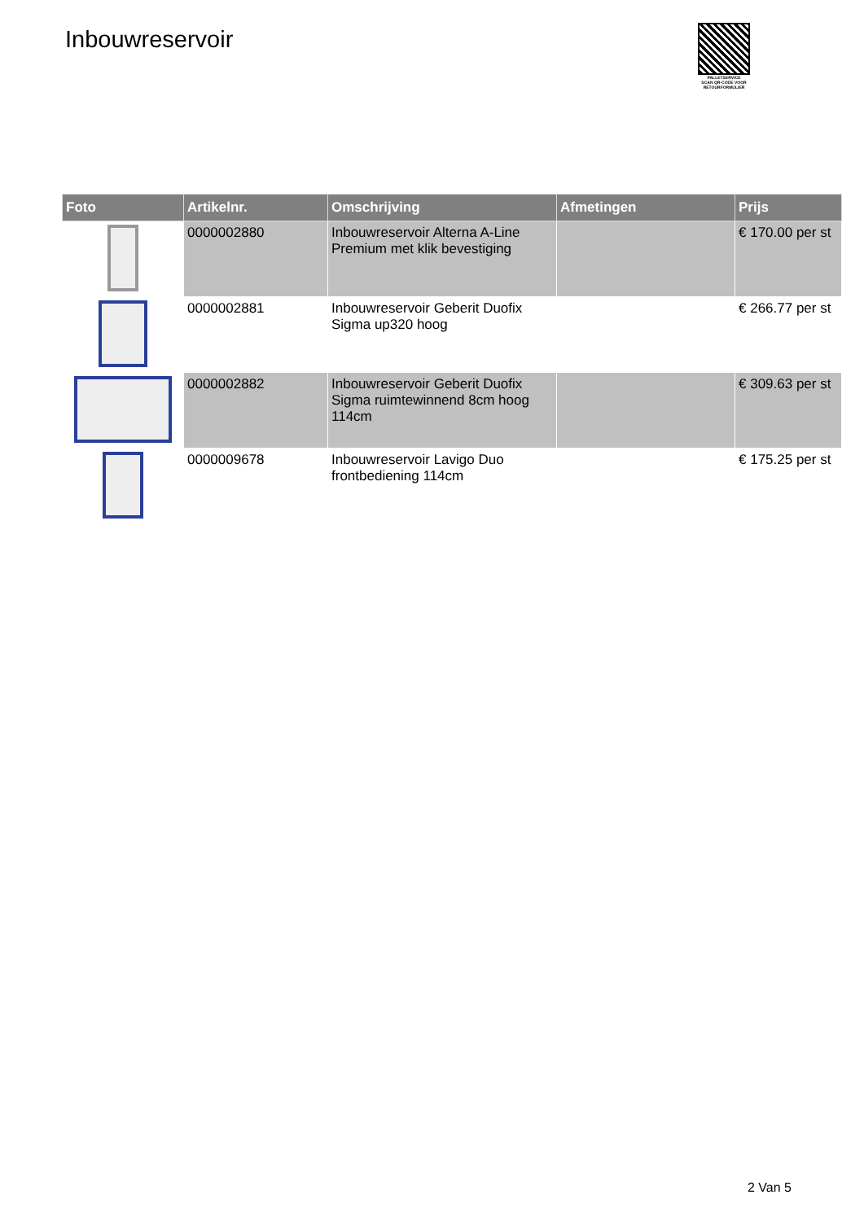Inbouwreservoir
PALLETSERVICE
SCAN QR-CODE VOOR RETOURFORMULIER
| Foto | Artikelnr. | Omschrijving | Afmetingen | Prijs |
| --- | --- | --- | --- | --- |
| | 0000002880 | Inbouwreservoir Alterna A-Line Premium met klik bevestiging | | € 170.00 per st |
| | 0000002881 | Inbouwreservoir Geberit Duofix Sigma up320 hoog | | € 266.77 per st |
| | 0000002882 | Inbouwreservoir Geberit Duofix Sigma ruimtewinnend 8cm hoog 114cm | | € 309.63 per st |
| | 0000009678 | Inbouwreservoir Lavigo Duo frontbediening 114cm | | € 175.25 per st |
2 Van 5